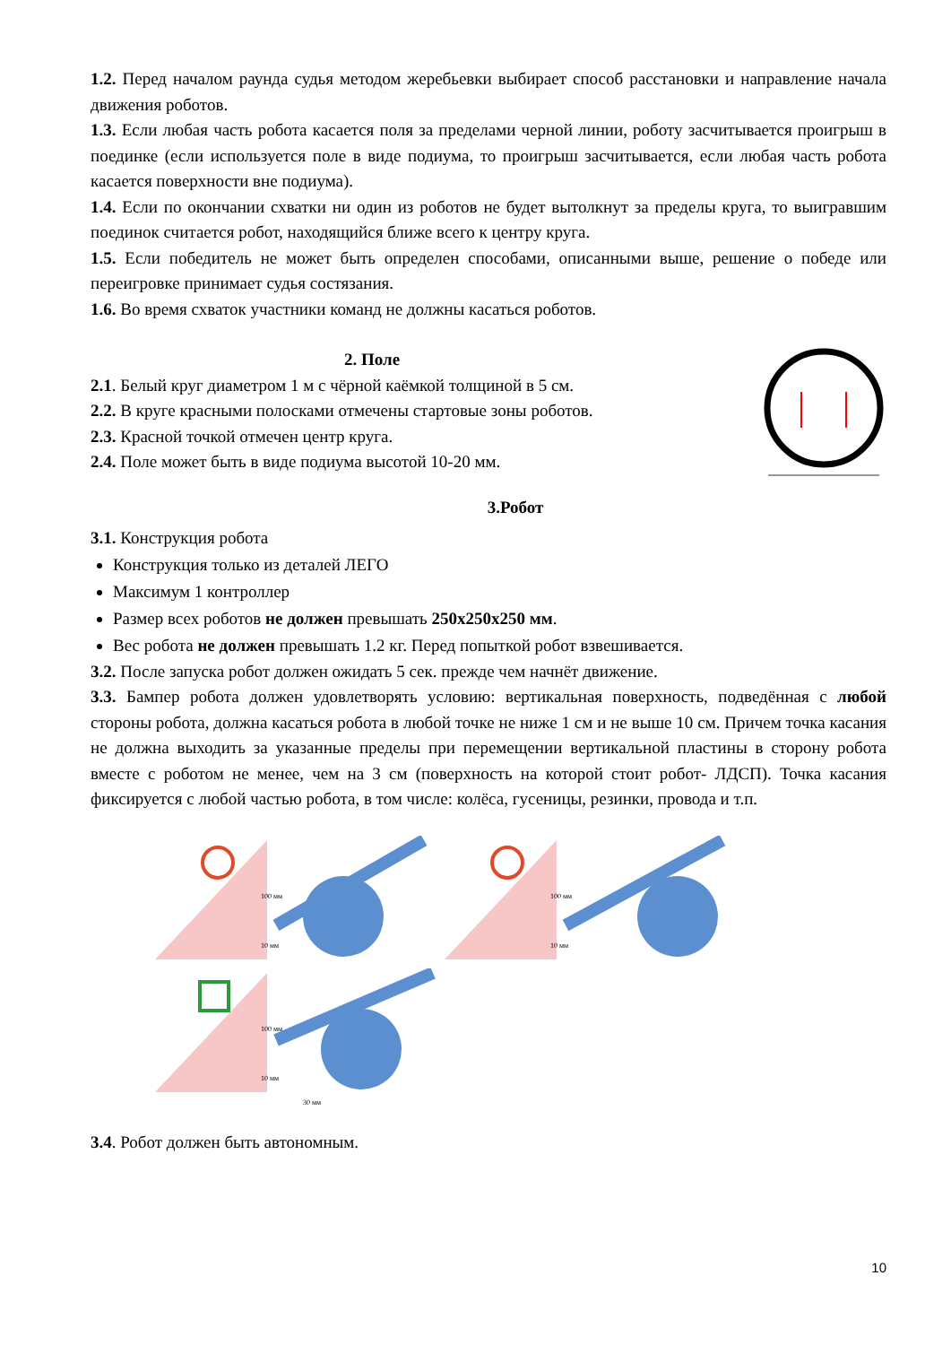1.2. Перед началом раунда судья методом жеребьевки выбирает способ расстановки и направление начала движения роботов.
1.3. Если любая часть робота касается поля за пределами черной линии, роботу засчитывается проигрыш в поединке (если используется поле в виде подиума, то проигрыш засчитывается, если любая часть робота касается поверхности вне подиума).
1.4. Если по окончании схватки ни один из роботов не будет вытолкнут за пределы круга, то выигравшим поединок считается робот, находящийся ближе всего к центру круга.
1.5. Если победитель не может быть определен способами, описанными выше, решение о победе или переигровке принимает судья состязания.
1.6. Во время схваток участники команд не должны касаться роботов.
2. Поле
2.1. Белый круг диаметром 1 м с чёрной каёмкой толщиной в 5 см.
2.2. В круге красными полосками отмечены стартовые зоны роботов.
2.3. Красной точкой отмечен центр круга.
2.4. Поле может быть в виде подиума высотой 10-20 мм.
3.Робот
3.1. Конструкция робота
Конструкция только из деталей ЛЕГО
Максимум 1 контроллер
Размер всех роботов не должен превышать 250х250х250 мм.
Вес робота не должен превышать 1.2 кг. Перед попыткой робот взвешивается.
3.2. После запуска робот должен ожидать 5 сек. прежде чем начнёт движение.
3.3. Бампер робота должен удовлетворять условию: вертикальная поверхность, подведённая с любой стороны робота, должна касаться робота в любой точке не ниже 1 см и не выше 10 см. Причем точка касания не должна выходить за указанные пределы при перемещении вертикальной пластины в сторону робота вместе с роботом не менее, чем на 3 см (поверхность на которой стоит робот- ЛДСП). Точка касания фиксируется с любой частью робота, в том числе: колёса, гусеницы, резинки, провода и т.п.
100 мм
10 мм
100 мм
10 мм
100 мм
10 мм
30 мм
3.4. Робот должен быть автономным.
10